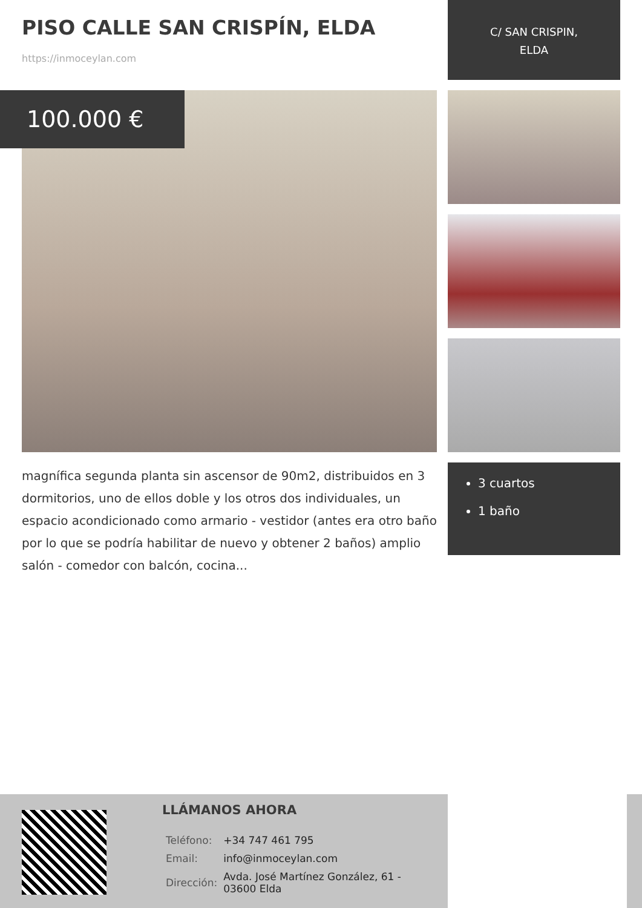PISO CALLE SAN CRISPÍN, ELDA
https://inmoceylan.com
C/ SAN CRISPIN,
ELDA
100.000 €
magnífica segunda planta sin ascensor de 90m2, distribuidos en 3 dormitorios, uno de ellos doble y los otros dos individuales, un espacio acondicionado como armario - vestidor (antes era otro baño por lo que se podría habilitar de nuevo y obtener 2 baños) amplio salón - comedor con balcón, cocina...
3 cuartos
1 baño
LLÁMANOS AHORA
| Teléfono: | +34 747 461 795 |
| Email: | info@inmoceylan.com |
| Dirección: | Avda. José Martínez González, 61 - 03600 Elda |